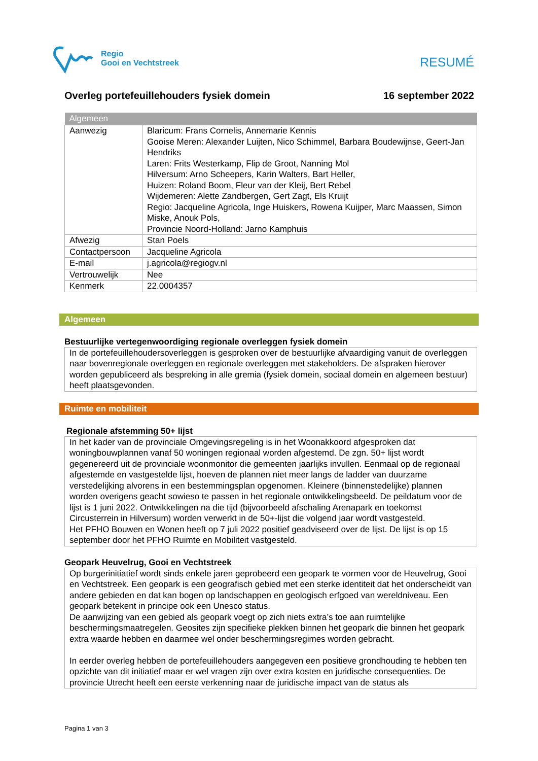Regio
Gooi en Vechtstreek
RESUMÉ
Overleg portefeuillehouders fysiek domein 16 september 2022
| Algemeen | |
| --- | --- |
| Aanwezig | Blaricum: Frans Cornelis, Annemarie Kennis Gooise Meren: Alexander Luijten, Nico Schimmel, Barbara Boudewijnse, Geert-Jan Hendriks Laren: Frits Westerkamp, Flip de Groot, Nanning Mol Hilversum: Arno Scheepers, Karin Walters, Bart Heller, Huizen: Roland Boom, Fleur van der Kleij, Bert Rebel Wijdemeren: Alette Zandbergen, Gert Zagt, Els Kruijt Regio: Jacqueline Agricola, Inge Huiskers, Rowena Kuijper, Marc Maassen, Simon Miske, Anouk Pols, Provincie Noord-Holland: Jarno Kamphuis |
| Afwezig | Stan Poels |
| Contactpersoon | Jacqueline Agricola |
| E-mail | j.agricola@regiogv.nl |
| Vertrouwelijk | Nee |
| Kenmerk | 22.0004357 |
Algemeen
Bestuurlijke vertegenwoordiging regionale overleggen fysiek domein
In de portefeuillehoudersoverleggen is gesproken over de bestuurlijke afvaardiging vanuit de overleggen naar bovenregionale overleggen en regionale overleggen met stakeholders. De afspraken hierover worden gepubliceerd als bespreking in alle gremia (fysiek domein, sociaal domein en algemeen bestuur) heeft plaatsgevonden.
Ruimte en mobiliteit
Regionale afstemming 50+ lijst
In het kader van de provinciale Omgevingsregeling is in het Woonakkoord afgesproken dat woningbouwplannen vanaf 50 woningen regionaal worden afgestemd. De zgn. 50+ lijst wordt gegenereerd uit de provinciale woonmonitor die gemeenten jaarlijks invullen. Eenmaal op de regionaal afgestemde en vastgestelde lijst, hoeven de plannen niet meer langs de ladder van duurzame verstedelijking alvorens in een bestemmingsplan opgenomen. Kleinere (binnenstedelijke) plannen worden overigens geacht sowieso te passen in het regionale ontwikkelingsbeeld. De peildatum voor de lijst is 1 juni 2022. Ontwikkelingen na die tijd (bijvoorbeeld afschaling Arenapark en toekomst Circusterrein in Hilversum) worden verwerkt in de 50+-lijst die volgend jaar wordt vastgesteld.
Het PFHO Bouwen en Wonen heeft op 7 juli 2022 positief geadviseerd over de lijst. De lijst is op 15 september door het PFHO Ruimte en Mobiliteit vastgesteld.
Geopark Heuvelrug, Gooi en Vechtstreek
Op burgerinitiatief wordt sinds enkele jaren geprobeerd een geopark te vormen voor de Heuvelrug, Gooi en Vechtstreek. Een geopark is een geografisch gebied met een sterke identiteit dat het onderscheidt van andere gebieden en dat kan bogen op landschappen en geologisch erfgoed van wereldniveau. Een geopark betekent in principe ook een Unesco status.
De aanwijzing van een gebied als geopark voegt op zich niets extra’s toe aan ruimtelijke beschermingsmaatregelen. Geosites zijn specifieke plekken binnen het geopark die binnen het geopark extra waarde hebben en daarmee wel onder beschermingsregimes worden gebracht.
In eerder overleg hebben de portefeuillehouders aangegeven een positieve grondhouding te hebben ten opzichte van dit initiatief maar er wel vragen zijn over extra kosten en juridische consequenties. De provincie Utrecht heeft een eerste verkenning naar de juridische impact van de status als
Pagina 1 van 3